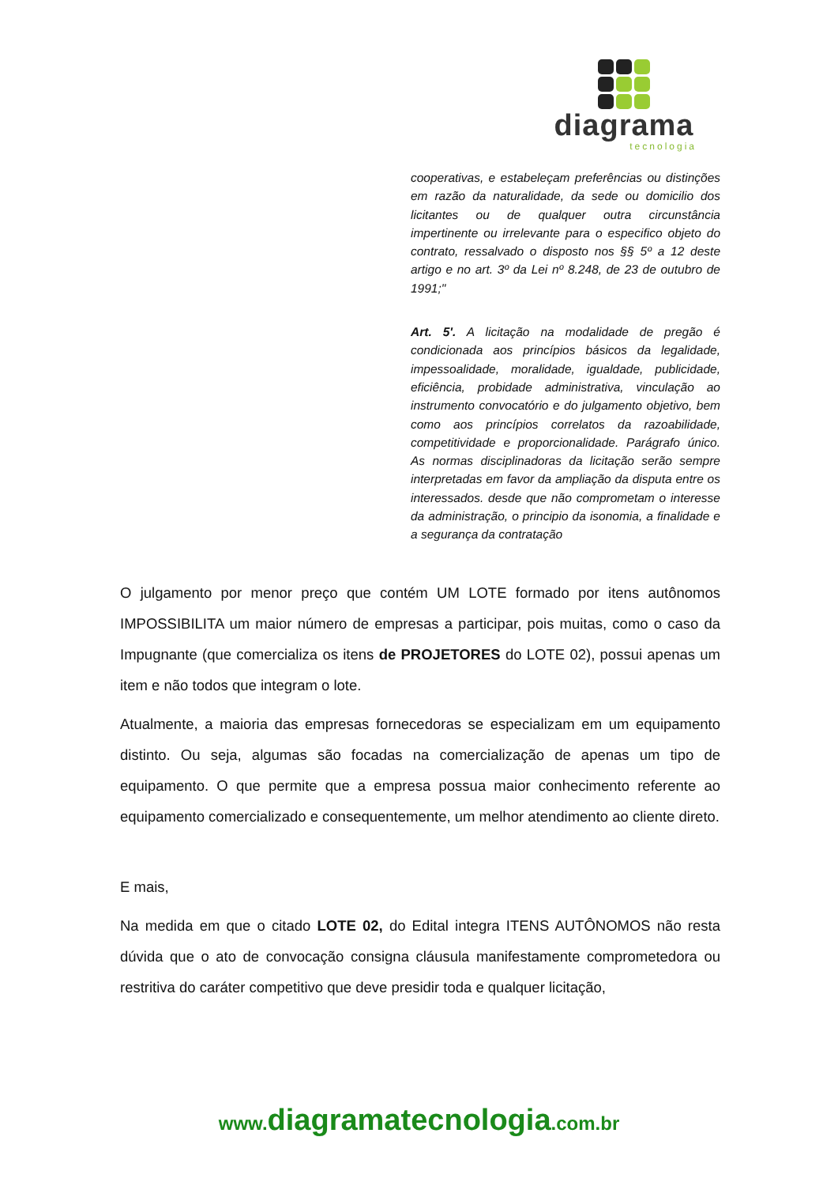diagrama
tecnologia
cooperativas, e estabeleçam preferências ou distinções em razão da naturalidade, da sede ou domicilio dos licitantes ou de qualquer outra circunstância impertinente ou irrelevante para o especifico objeto do contrato, ressalvado o disposto nos §§ 5º a 12 deste artigo e no art. 3º da Lei nº 8.248, de 23 de outubro de 1991;"
Art. 5'. A licitação na modalidade de pregão é condicionada aos princípios básicos da legalidade, impessoalidade, moralidade, igualdade, publicidade, eficiência, probidade administrativa, vinculação ao instrumento convocatório e do julgamento objetivo, bem como aos princípios correlatos da razoabilidade, competitividade e proporcionalidade. Parágrafo único. As normas disciplinadoras da licitação serão sempre interpretadas em favor da ampliação da disputa entre os interessados. desde que não comprometam o interesse da administração, o principio da isonomia, a finalidade e a segurança da contratação
O julgamento por menor preço que contém UM LOTE formado por itens autônomos IMPOSSIBILITA um maior número de empresas a participar, pois muitas, como o caso da Impugnante (que comercializa os itens de PROJETORES do LOTE 02), possui apenas um item e não todos que integram o lote.
Atualmente, a maioria das empresas fornecedoras se especializam em um equipamento distinto. Ou seja, algumas são focadas na comercialização de apenas um tipo de equipamento. O que permite que a empresa possua maior conhecimento referente ao equipamento comercializado e consequentemente, um melhor atendimento ao cliente direto.
E mais,
Na medida em que o citado LOTE 02, do Edital integra ITENS AUTÔNOMOS não resta dúvida que o ato de convocação consigna cláusula manifestamente comprometedora ou restritiva do caráter competitivo que deve presidir toda e qualquer licitação,
www.diagramatecnologia.com.br